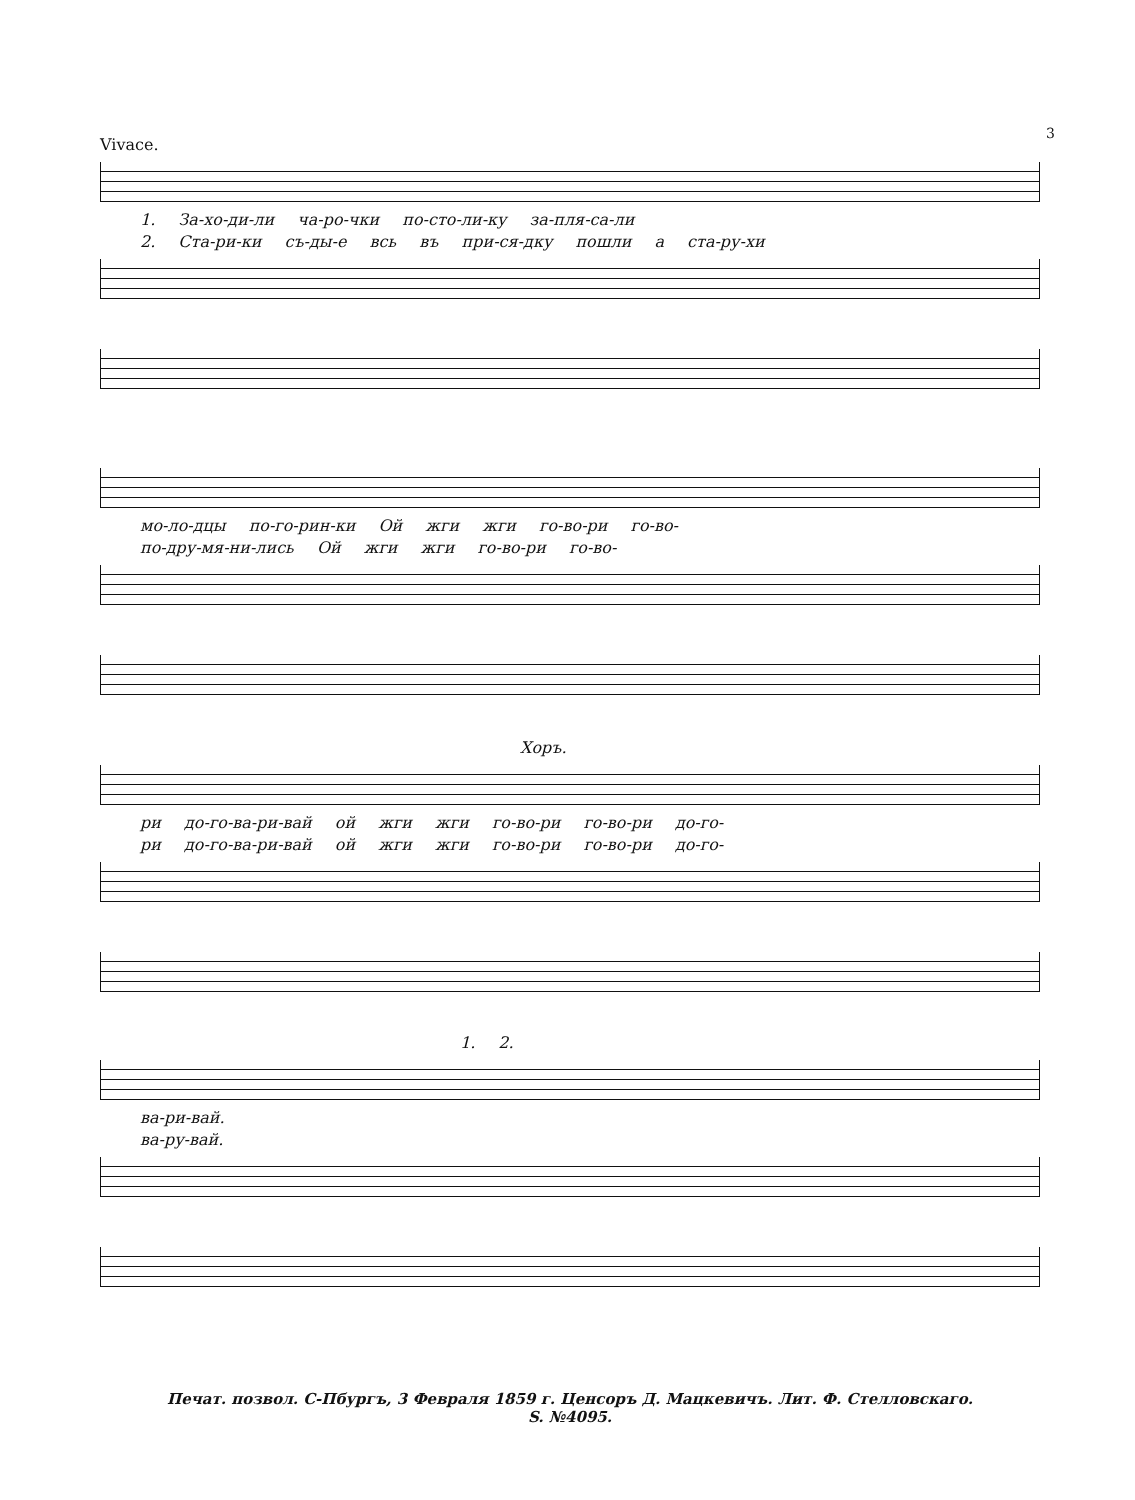3
Vivace.
1. За-хо-ди-ли ча-ро-чки по-сто-ли-ку за-пля-са-ли
2. Ста-ри-ки съ-ды-е всь въ при-ся-дку пошли а ста-ру-хи
мо-ло-дцы по-го-рин-ки Ой жги жги го-во-ри го-во-
по-дру-мя-ни-лись Ой жги жги го-во-ри го-во-
Хоръ.
ри до-го-ва-ри-вай ой жги жги го-во-ри го-во-ри до-го-
ри до-го-ва-ри-вай ой жги жги го-во-ри го-во-ри до-го-
1. 2.
ва-ри-вай.
ва-ру-вай.
Печат. позвол. С-Пбургъ, 3 Февраля 1859 г. Ценсоръ Д. Мацкевичъ. Лит. Ф. Стелловскаго.
S. №4095.